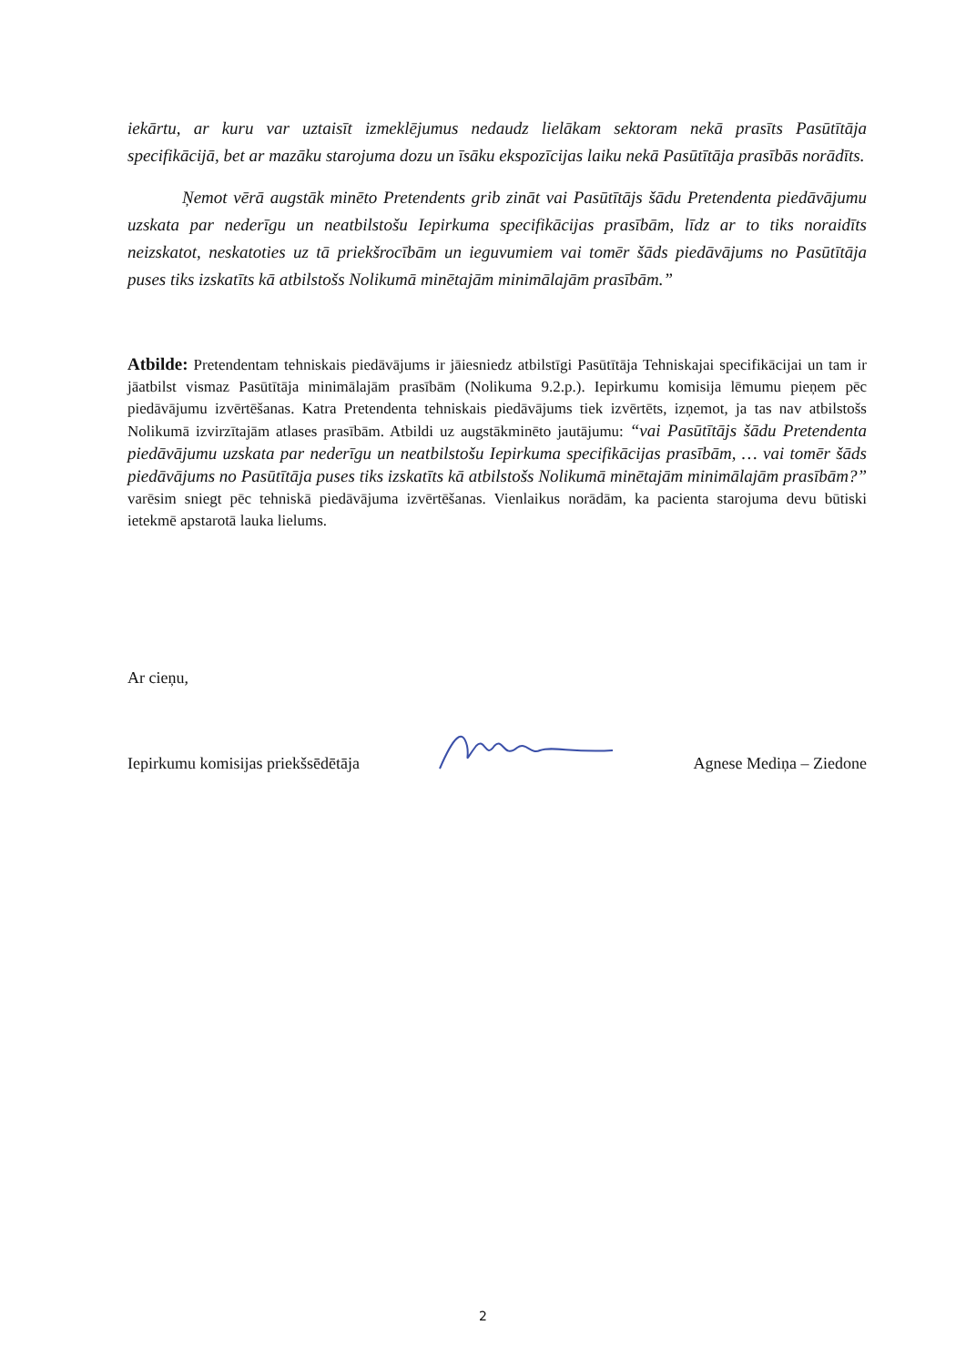iekārtu, ar kuru var uztaisīt izmeklējumus nedaudz lielākam sektoram nekā prasīts Pasūtītāja specifikācijā, bet ar mazāku starojuma dozu un īsāku ekspozīcijas laiku nekā Pasūtītāja prasībās norādīts.
Ņemot vērā augstāk minēto Pretendents grib zināt vai Pasūtītājs šādu Pretendenta piedāvājumu uzskata par nederīgu un neatbilstošu Iepirkuma specifikācijas prasībām, līdz ar to tiks noraidīts neizskatot, neskatoties uz tā priekšrocībām un ieguvumiem vai tomēr šāds piedāvājums no Pasūtītāja puses tiks izskatīts kā atbilstošs Nolikumā minētajām minimālajām prasībām.”
Atbilde: Pretendentam tehniskais piedāvājums ir jāiesniedz atbilstīgi Pasūtītāja Tehniskajai specifikācijai un tam ir jāatbilst vismaz Pasūtītāja minimālajām prasībām (Nolikuma 9.2.p.). Iepirkumu komisija lēmumu pieņem pēc piedāvājumu izvērtēšanas. Katra Pretendenta tehniskais piedāvājums tiek izvērtēts, izņemot, ja tas nav atbilstošs Nolikumā izvirzītajām atlases prasībām. Atbildi uz augstākminēto jautājumu: “vai Pasūtītājs šādu Pretendenta piedāvājumu uzskata par nederīgu un neatbilstošu Iepirkuma specifikācijas prasībām, … vai tomēr šāds piedāvājums no Pasūtītāja puses tiks izskatīts kā atbilstošs Nolikumā minētajām minimālajām prasībām?” varēsim sniegt pēc tehniskā piedāvājuma izvērtēšanas. Vienlaikus norādām, ka pacienta starojuma devu būtiski ietekmē apstarotā lauka lielums.
Ar cieņu,
Iepirkumu komisijas priekšsēdētāja Agnese Mediņa – Ziedone
2